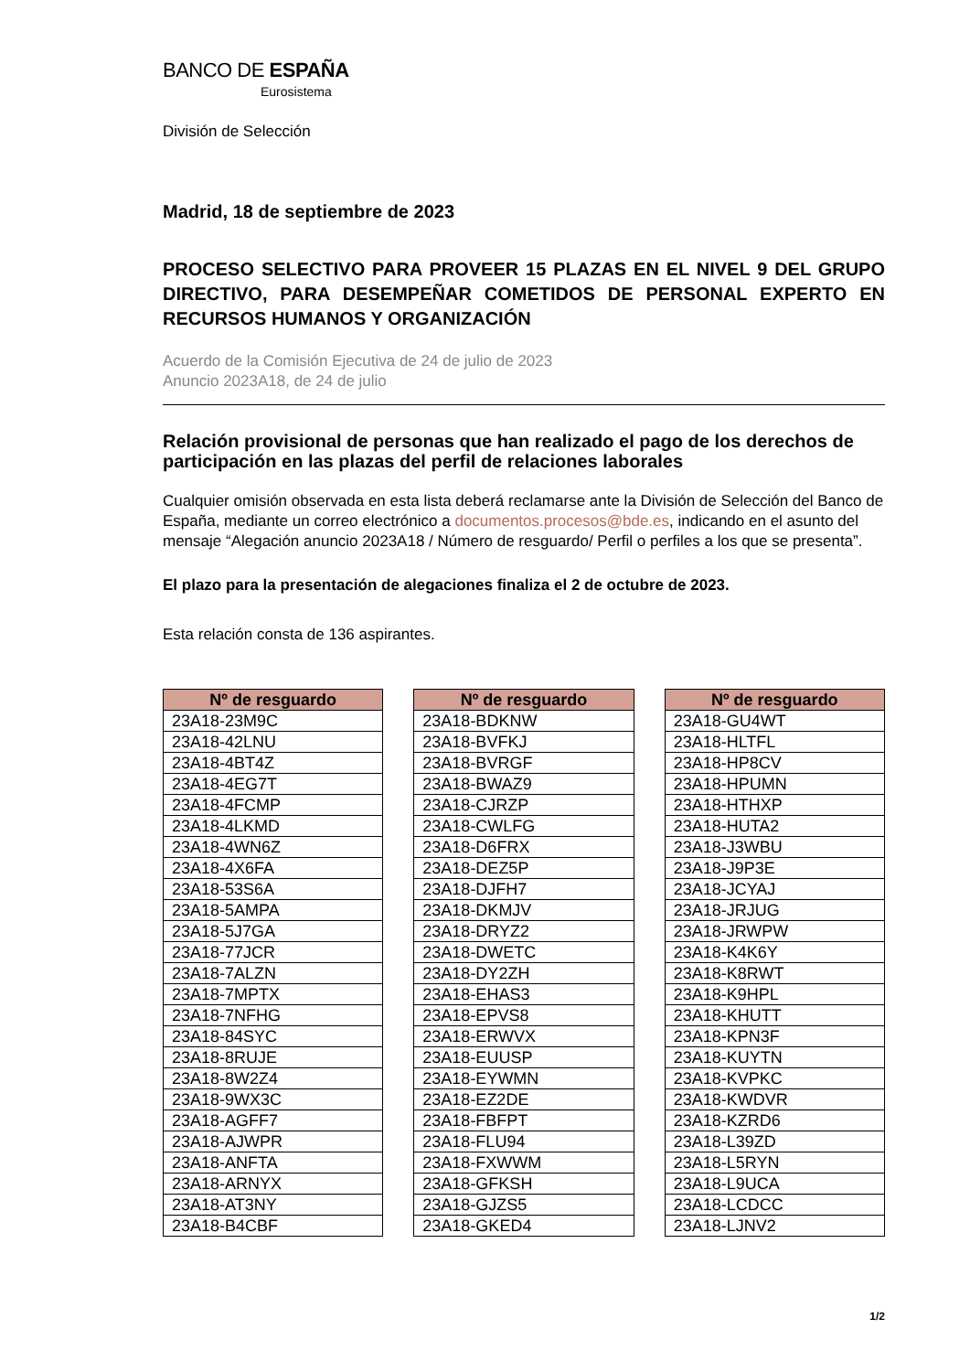BANCO DE ESPAÑA
Eurosistema
División de Selección
Madrid, 18 de septiembre de 2023
PROCESO SELECTIVO PARA PROVEER 15 PLAZAS EN EL NIVEL 9 DEL GRUPO DIRECTIVO, PARA DESEMPEÑAR COMETIDOS DE PERSONAL EXPERTO EN RECURSOS HUMANOS Y ORGANIZACIÓN
Acuerdo de la Comisión Ejecutiva de 24 de julio de 2023
Anuncio 2023A18, de 24 de julio
Relación provisional de personas que han realizado el pago de los derechos de participación en las plazas del perfil de relaciones laborales
Cualquier omisión observada en esta lista deberá reclamarse ante la División de Selección del Banco de España, mediante un correo electrónico a documentos.procesos@bde.es, indicando en el asunto del mensaje “Alegación anuncio 2023A18 / Número de resguardo/ Perfil o perfiles a los que se presenta”.
El plazo para la presentación de alegaciones finaliza el 2 de octubre de 2023.
Esta relación consta de 136 aspirantes.
| Nº de resguardo |
| --- |
| 23A18-23M9C |
| 23A18-42LNU |
| 23A18-4BT4Z |
| 23A18-4EG7T |
| 23A18-4FCMP |
| 23A18-4LKMD |
| 23A18-4WN6Z |
| 23A18-4X6FA |
| 23A18-53S6A |
| 23A18-5AMPA |
| 23A18-5J7GA |
| 23A18-77JCR |
| 23A18-7ALZN |
| 23A18-7MPTX |
| 23A18-7NFHG |
| 23A18-84SYC |
| 23A18-8RUJE |
| 23A18-8W2Z4 |
| 23A18-9WX3C |
| 23A18-AGFF7 |
| 23A18-AJWPR |
| 23A18-ANFTA |
| 23A18-ARNYX |
| 23A18-AT3NY |
| 23A18-B4CBF |
| Nº de resguardo |
| --- |
| 23A18-BDKNW |
| 23A18-BVFKJ |
| 23A18-BVRGF |
| 23A18-BWAZ9 |
| 23A18-CJRZP |
| 23A18-CWLFG |
| 23A18-D6FRX |
| 23A18-DEZ5P |
| 23A18-DJFH7 |
| 23A18-DKMJV |
| 23A18-DRYZ2 |
| 23A18-DWETC |
| 23A18-DY2ZH |
| 23A18-EHAS3 |
| 23A18-EPVS8 |
| 23A18-ERWVX |
| 23A18-EUUSP |
| 23A18-EYWMN |
| 23A18-EZ2DE |
| 23A18-FBFPT |
| 23A18-FLU94 |
| 23A18-FXWWM |
| 23A18-GFKSH |
| 23A18-GJZS5 |
| 23A18-GKED4 |
| Nº de resguardo |
| --- |
| 23A18-GU4WT |
| 23A18-HLTFL |
| 23A18-HP8CV |
| 23A18-HPUMN |
| 23A18-HTHXP |
| 23A18-HUTA2 |
| 23A18-J3WBU |
| 23A18-J9P3E |
| 23A18-JCYAJ |
| 23A18-JRJUG |
| 23A18-JRWPW |
| 23A18-K4K6Y |
| 23A18-K8RWT |
| 23A18-K9HPL |
| 23A18-KHUTT |
| 23A18-KPN3F |
| 23A18-KUYTN |
| 23A18-KVPKC |
| 23A18-KWDVR |
| 23A18-KZRD6 |
| 23A18-L39ZD |
| 23A18-L5RYN |
| 23A18-L9UCA |
| 23A18-LCDCC |
| 23A18-LJNV2 |
1/2